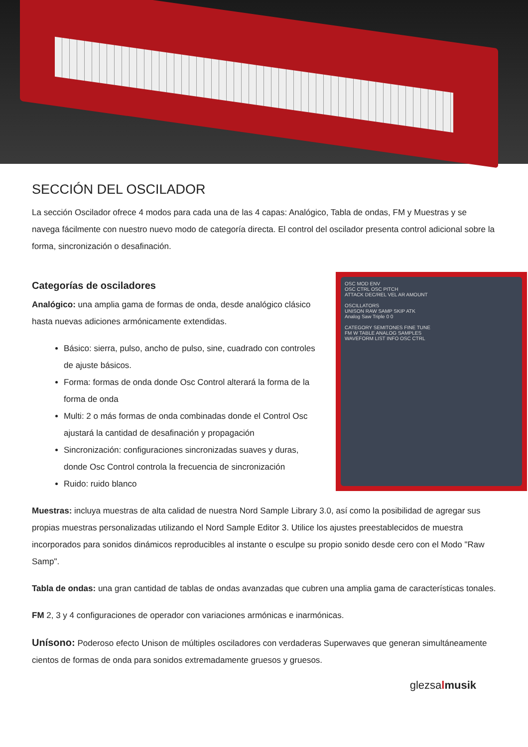SECCIÓN DEL OSCILADOR
La sección Oscilador ofrece 4 modos para cada una de las 4 capas: Analógico, Tabla de ondas, FM y Muestras y se navega fácilmente con nuestro nuevo modo de categoría directa. El control del oscilador presenta control adicional sobre la forma, sincronización o desafinación.
Categorías de osciladores
Analógico: una amplia gama de formas de onda, desde analógico clásico hasta nuevas adiciones armónicamente extendidas.
Básico: sierra, pulso, ancho de pulso, sine, cuadrado con controles de ajuste básicos.
Forma: formas de onda donde Osc Control alterará la forma de la forma de onda
Multi: 2 o más formas de onda combinadas donde el Control Osc ajustará la cantidad de desafinación y propagación
Sincronización: configuraciones sincronizadas suaves y duras, donde Osc Control controla la frecuencia de sincronización
Ruido: ruido blanco
OSC MOD ENV
OSC CTRL OSC PITCH
ATTACK DEC/REL VEL AR AMOUNT
OSCILLATORS
UNISON RAW SAMP SKIP ATK
Analog Saw Triple 0 0
CATEGORY SEMITONES FINE TUNE
FM W TABLE ANALOG SAMPLES
WAVEFORM LIST INFO OSC CTRL
Muestras: incluya muestras de alta calidad de nuestra Nord Sample Library 3.0, así como la posibilidad de agregar sus propias muestras personalizadas utilizando el Nord Sample Editor 3. Utilice los ajustes preestablecidos de muestra incorporados para sonidos dinámicos reproducibles al instante o esculpe su propio sonido desde cero con el Modo "Raw Samp".
Tabla de ondas: una gran cantidad de tablas de ondas avanzadas que cubren una amplia gama de características tonales.
FM 2, 3 y 4 configuraciones de operador con variaciones armónicas e inarmónicas.
Unísono: Poderoso efecto Unison de múltiples osciladores con verdaderas Superwaves que generan simultáneamente cientos de formas de onda para sonidos extremadamente gruesos y gruesos.
glezsalmusik